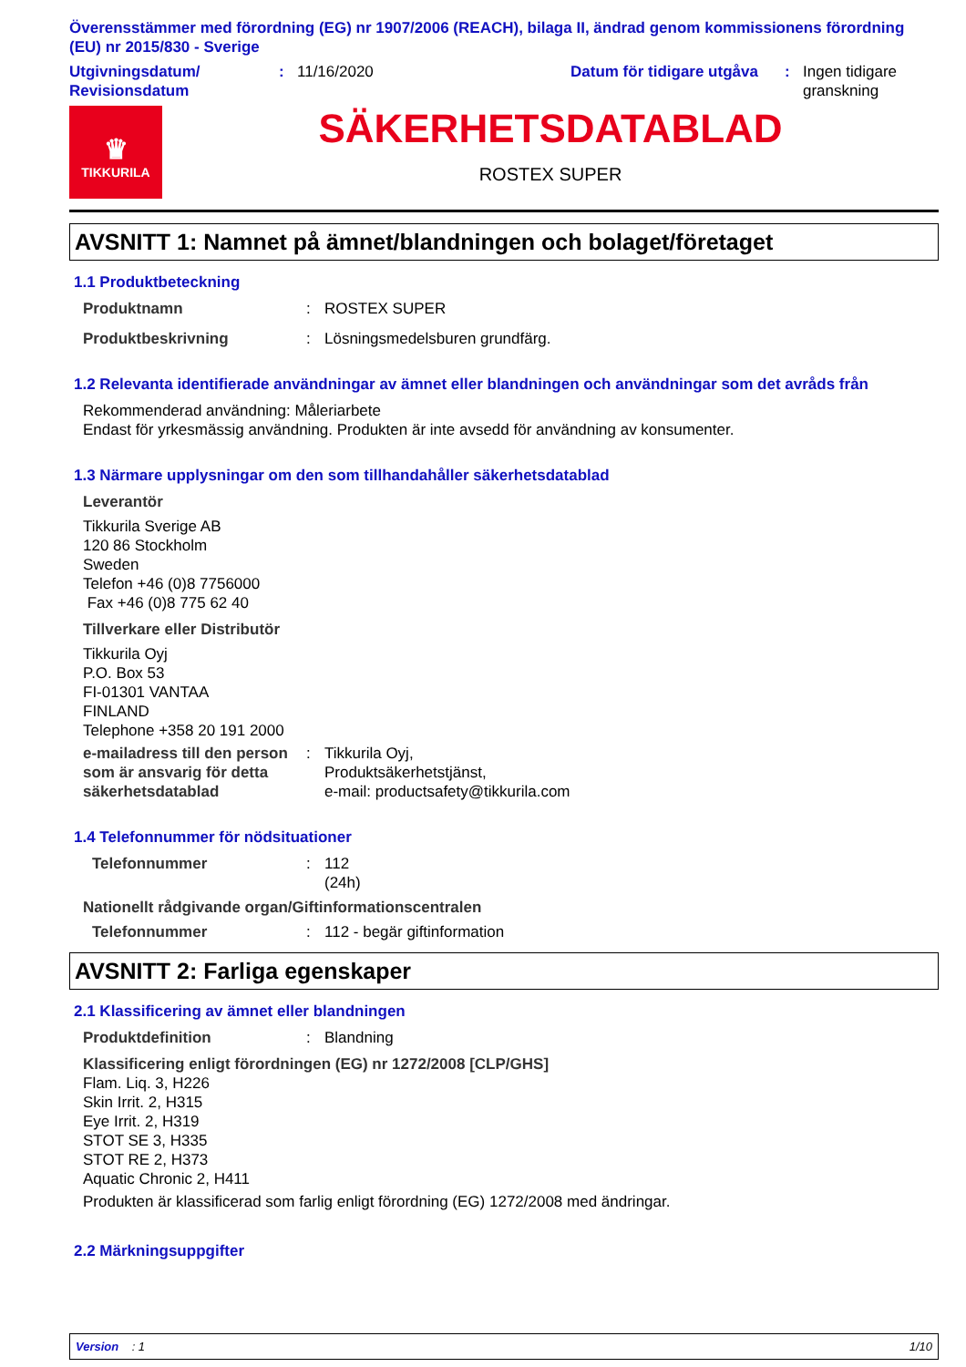Överensstämmer med förordning (EG) nr 1907/2006 (REACH), bilaga II, ändrad genom kommissionens förordning (EU) nr 2015/830 - Sverige
Utgivningsdatum/
Revisionsdatum
: 11/16/2020 Datum för tidigare utgåva
: Ingen tidigare
granskning
♛
TIKKURILA
SÄKERHETSDATABLAD
ROSTEX SUPER
AVSNITT 1: Namnet på ämnet/blandningen och bolaget/företaget
1.1 Produktbeteckning
Produktnamn : ROSTEX SUPER
Produktbeskrivning : Lösningsmedelsburen grundfärg.
1.2 Relevanta identifierade användningar av ämnet eller blandningen och användningar som det avråds från
Rekommenderad användning: Måleriarbete
Endast för yrkesmässig användning. Produkten är inte avsedd för användning av konsumenter.
1.3 Närmare upplysningar om den som tillhandahåller säkerhetsdatablad
Leverantör
Tikkurila Sverige AB
120 86 Stockholm
Sweden
Telefon +46 (0)8 7756000
Fax +46 (0)8 775 62 40
Tillverkare eller Distributör
Tikkurila Oyj
P.O. Box 53
FI-01301 VANTAA
FINLAND
Telephone +358 20 191 2000
e-mailadress till den person som är ansvarig för detta säkerhetsdatablad
: Tikkurila Oyj,
Produktsäkerhetstjänst,
e-mail: productsafety@tikkurila.com
1.4 Telefonnummer för nödsituationer
Telefonnummer : 112
(24h)
Nationellt rådgivande organ/Giftinformationscentralen
Telefonnummer : 112 - begär giftinformation
AVSNITT 2: Farliga egenskaper
2.1 Klassificering av ämnet eller blandningen
Produktdefinition : Blandning
Klassificering enligt förordningen (EG) nr 1272/2008 [CLP/GHS]
Flam. Liq. 3, H226
Skin Irrit. 2, H315
Eye Irrit. 2, H319
STOT SE 3, H335
STOT RE 2, H373
Aquatic Chronic 2, H411
Produkten är klassificerad som farlig enligt förordning (EG) 1272/2008 med ändringar.
2.2 Märkningsuppgifter
Version : 1 1/10